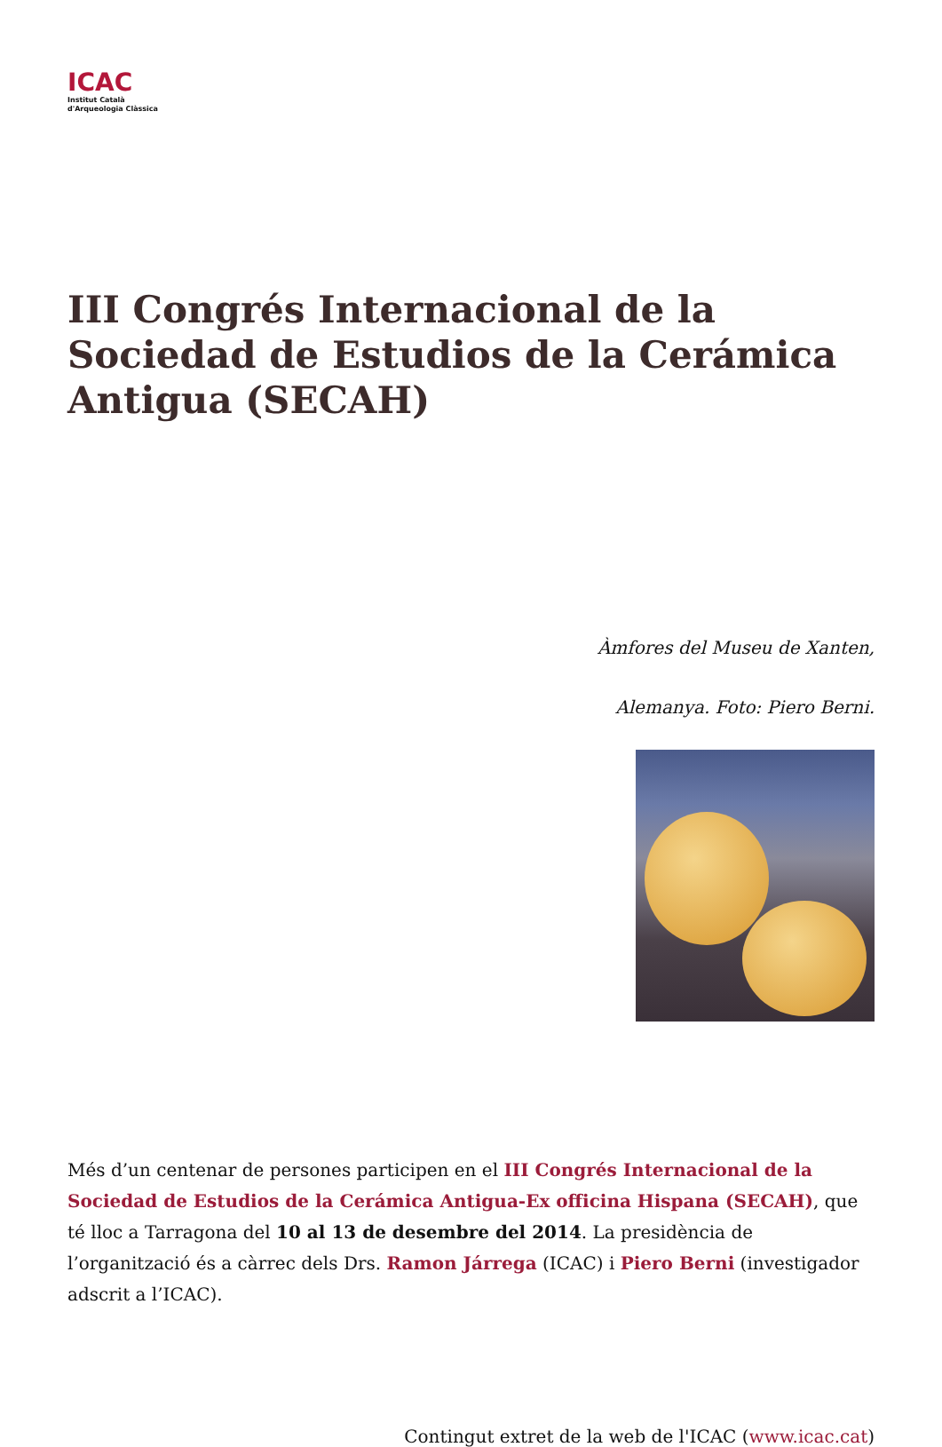ICAC
Institut Català
d'Arqueologia Clàssica
III Congrés Internacional de la Sociedad de Estudios de la Cerámica Antigua (SECAH)
Àmfores del Museu de Xanten,
Alemanya. Foto: Piero Berni.
Més d’un centenar de persones participen en el III Congrés Internacional de la Sociedad de Estudios de la Cerámica Antigua-Ex officina Hispana (SECAH), que té lloc a Tarragona del 10 al 13 de desembre del 2014. La presidència de l’organització és a càrrec dels Drs. Ramon Járrega (ICAC) i Piero Berni (investigador adscrit a l’ICAC).
Contingut extret de la web de l'ICAC (www.icac.cat)